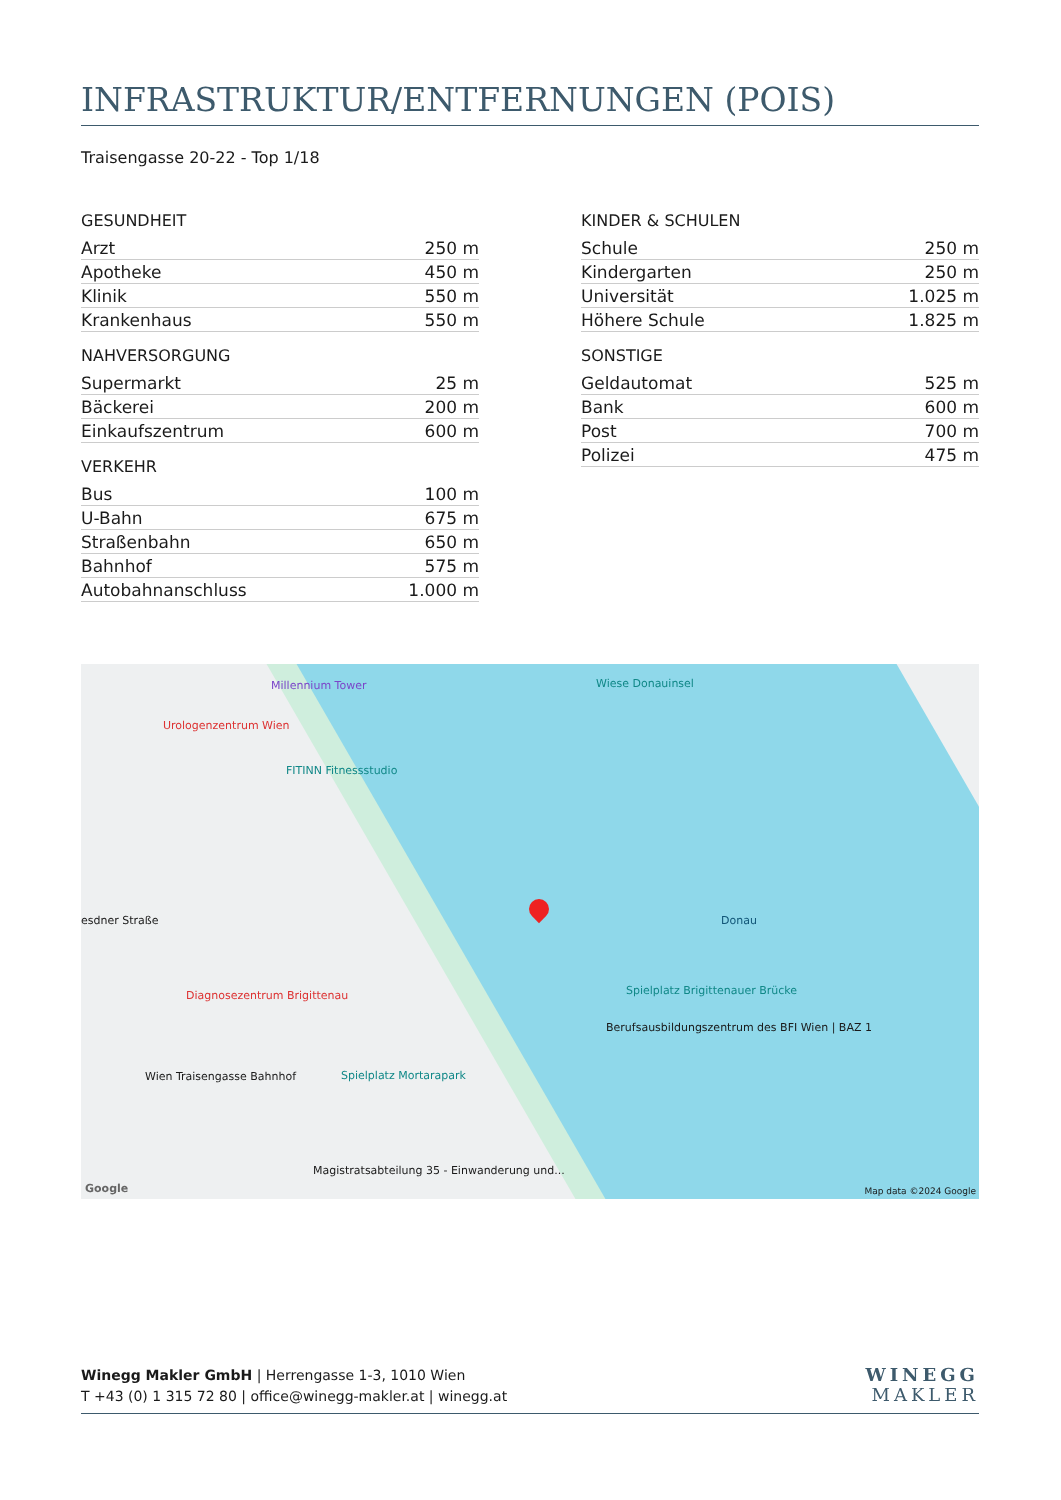INFRASTRUKTUR/ENTFERNUNGEN (POIS)
Traisengasse 20-22 - Top 1/18
GESUNDHEIT
| Arzt | 250 m |
| Apotheke | 450 m |
| Klinik | 550 m |
| Krankenhaus | 550 m |
NAHVERSORGUNG
| Supermarkt | 25 m |
| Bäckerei | 200 m |
| Einkaufszentrum | 600 m |
VERKEHR
| Bus | 100 m |
| U-Bahn | 675 m |
| Straßenbahn | 650 m |
| Bahnhof | 575 m |
| Autobahnanschluss | 1.000 m |
KINDER & SCHULEN
| Schule | 250 m |
| Kindergarten | 250 m |
| Universität | 1.025 m |
| Höhere Schule | 1.825 m |
SONSTIGE
| Geldautomat | 525 m |
| Bank | 600 m |
| Post | 700 m |
| Polizei | 475 m |
Millennium Tower
Urologenzentrum Wien
FITINN Fitnessstudio
Wiese Donauinsel
esdner Straße
Diagnosezentrum Brigittenau
Wien Traisengasse Bahnhof Spielplatz Mortarapark
Spielplatz Brigittenauer Brücke
Berufsausbildungszentrum des BFI Wien | BAZ 1
Magistratsabteilung 35 - Einwanderung und...
Donau
Google Map data ©2024 Google
Winegg Makler GmbH | Herrengasse 1-3, 1010 Wien
T +43 (0) 1 315 72 80 | office@winegg-makler.at | winegg.at
WINEGG
MAKLER